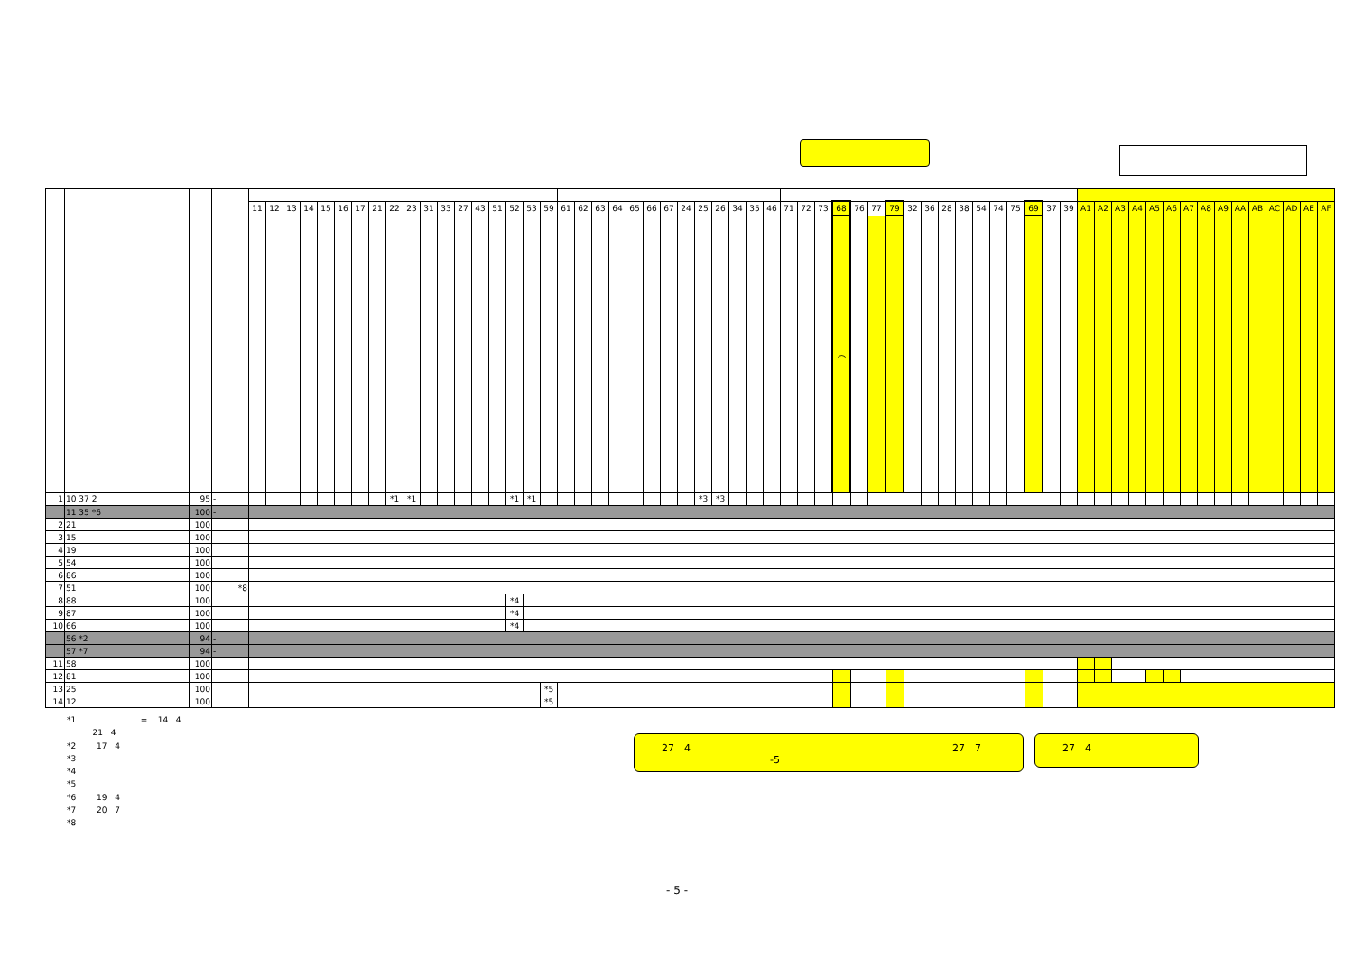| | | | | 11 | 12 | 13 | 14 | 15 | 16 | 17 | 21 | 22 | 23 | 31 | 33 | 27 | 43 | 51 | 52 | 53 | 59 | 61 | 62 | 63 | 64 | 65 | 66 | 67 | 24 | 25 | 26 | 34 | 35 | 46 | 71 | 72 | 73 | 68 | 76 | 77 | 79 | 32 | 36 | 28 | 38 | 54 | 74 | 75 | 69 | 37 | 39 | A1 | A2 | A3 | A4 | A5 | A6 | A7 | A8 | A9 | AA | AB | AC | AD | AE | AF |
| | | | | | | | | | | | | | | | | | | | | | | | | | | | | | | | | | | | | | | ︵ | | | | | | | | | | | | | | | | | | | | | | | | | | | | |
| 1 | 10 37 2 | 95 | - | | | | | | | | | *1 | *1 | | | | | | *1 | *1 | | | | | | | | | | *3 | *3 | | | | | | | | | | | | | | | | | | | | | | | | | | | | | | | | | | | |
| | 11 35 *6 | 100 | - | | | | | | | | | | | | | | | | | | | | | | | | | | | | | | | | | | | | | | | | | | | | | | | | | | | | | | | | | | | | | | | |
| 2 | 21 | 100 | | | | | | | | | | | | | | | | | | | | | | | | | | | | | | | | | | | | | | | | | | | | | | | | | | | | | | | | | | | | | | | | |
| 3 | 15 | 100 | | | | | | | | | | | | | | | | | | | | | | | | | | | | | | | | | | | | | | | | | | | | | | | | | | | | | | | | | | | | | | | | |
| 4 | 19 | 100 | | | | | | | | | | | | | | | | | | | | | | | | | | | | | | | | | | | | | | | | | | | | | | | | | | | | | | | | | | | | | | | | |
| 5 | 54 | 100 | | | | | | | | | | | | | | | | | | | | | | | | | | | | | | | | | | | | | | | | | | | | | | | | | | | | | | | | | | | | | | | | |
| 6 | 86 | 100 | | | | | | | | | | | | | | | | | | | | | | | | | | | | | | | | | | | | | | | | | | | | | | | | | | | | | | | | | | | | | | | | |
| 7 | 51 | 100 | *8 | | | | | | | | | | | | | | | | | | | | | | | | | | | | | | | | | | | | | | | | | | | | | | | | | | | | | | | | | | | | | | | |
| 8 | 88 | 100 | | | | | | | | | | | | | | | | | *4 | | | | | | | | | | | | | | | | | | | | | | | | | | | | | | | | | | | | | | | | | | | | | | | |
| 9 | 87 | 100 | | | | | | | | | | | | | | | | | *4 | | | | | | | | | | | | | | | | | | | | | | | | | | | | | | | | | | | | | | | | | | | | | | | |
| 10 | 66 | 100 | | | | | | | | | | | | | | | | | *4 | | | | | | | | | | | | | | | | | | | | | | | | | | | | | | | | | | | | | | | | | | | | | | | |
| | 56 *2 | 94 | - | | | | | | | | | | | | | | | | | | | | | | | | | | | | | | | | | | | | | | | | | | | | | | | | | | | | | | | | | | | | | | | |
| | 57 *7 | 94 | - | | | | | | | | | | | | | | | | | | | | | | | | | | | | | | | | | | | | | | | | | | | | | | | | | | | | | | | | | | | | | | | |
| 11 | 58 | 100 | | | | | | | | | | | | | | | | | | | | | | | | | | | | | | | | | | | | | | | | | | | | | | | | | | | | | | | | | | | | | | | | |
| 12 | 81 | 100 | | | | | | | | | | | | | | | | | | | | | | | | | | | | | | | | | | | | | | | | | | | | | | | | | | | | | | | | | | | | | | | | |
| 13 | 25 | 100 | | | | | | | | | | | | | | | | | | | *5 | | | | | | | | | | | | | | | | | | | | | | | | | | | | | | | | | | | | | | | | | | | | | |
| 14 | 12 | 100 | | | | | | | | | | | | | | | | | | | *5 | | | | | | | | | | | | | | | | | | | | | | | | | | | | | | | | | | | | | | | | | | | | | |
*1 = 14 4
21 4
*2 17 4
*3
*4
*5
*6 19 4
*7 20 7
*8
27　4 27　7
-5
27　4
- 5 -